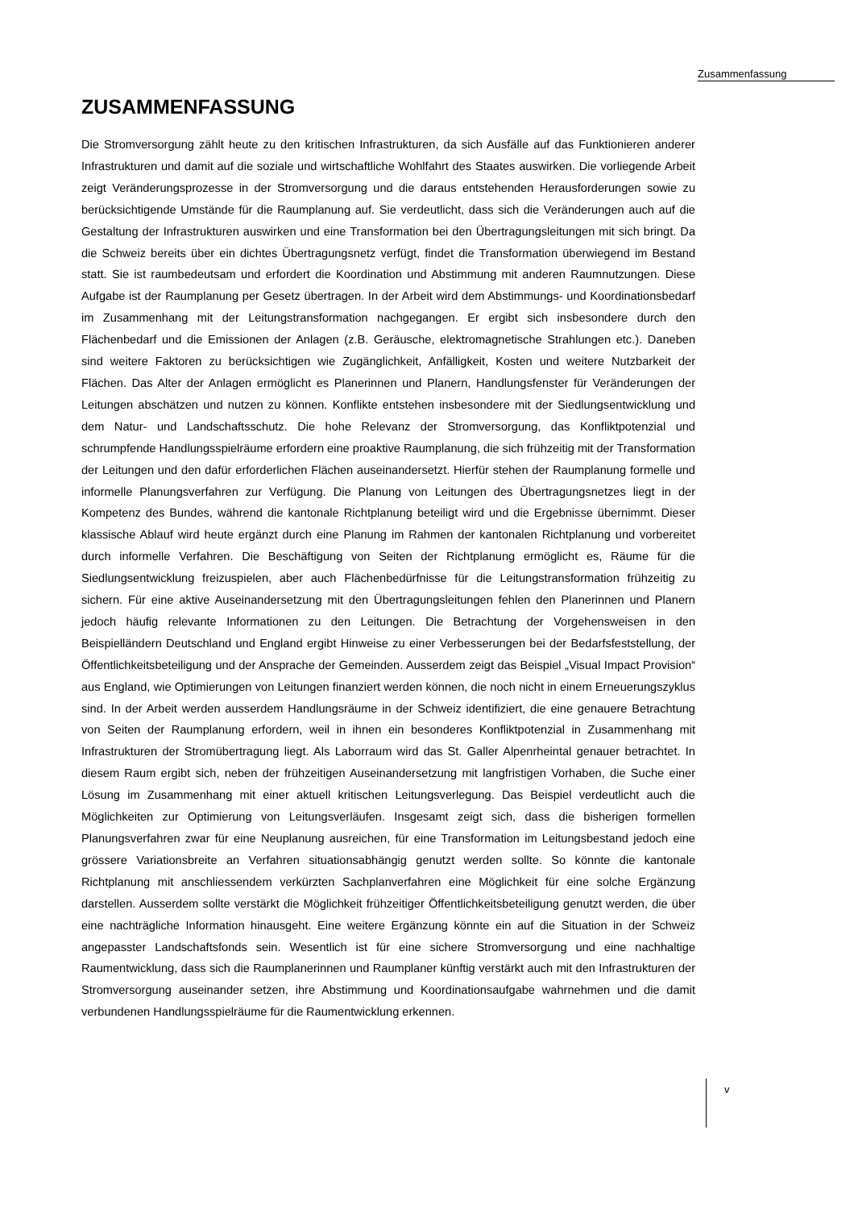Zusammenfassung
ZUSAMMENFASSUNG
Die Stromversorgung zählt heute zu den kritischen Infrastrukturen, da sich Ausfälle auf das Funktionieren anderer Infrastrukturen und damit auf die soziale und wirtschaftliche Wohlfahrt des Staates auswirken. Die vorliegende Arbeit zeigt Veränderungsprozesse in der Stromversorgung und die daraus entstehenden Herausforderungen sowie zu berücksichtigende Umstände für die Raumplanung auf. Sie verdeutlicht, dass sich die Veränderungen auch auf die Gestaltung der Infrastrukturen auswirken und eine Transformation bei den Übertragungsleitungen mit sich bringt. Da die Schweiz bereits über ein dichtes Übertragungsnetz verfügt, findet die Transformation überwiegend im Bestand statt. Sie ist raumbedeutsam und erfordert die Koordination und Abstimmung mit anderen Raumnutzungen. Diese Aufgabe ist der Raumplanung per Gesetz übertragen. In der Arbeit wird dem Abstimmungs- und Koordinationsbedarf im Zusammenhang mit der Leitungstransformation nachgegangen. Er ergibt sich insbesondere durch den Flächenbedarf und die Emissionen der Anlagen (z.B. Geräusche, elektromagnetische Strahlungen etc.). Daneben sind weitere Faktoren zu berücksichtigen wie Zugänglichkeit, Anfälligkeit, Kosten und weitere Nutzbarkeit der Flächen. Das Alter der Anlagen ermöglicht es Planerinnen und Planern, Handlungsfenster für Veränderungen der Leitungen abschätzen und nutzen zu können. Konflikte entstehen insbesondere mit der Siedlungsentwicklung und dem Natur- und Landschaftsschutz. Die hohe Relevanz der Stromversorgung, das Konfliktpotenzial und schrumpfende Handlungsspielräume erfordern eine proaktive Raumplanung, die sich frühzeitig mit der Transformation der Leitungen und den dafür erforderlichen Flächen auseinandersetzt. Hierfür stehen der Raumplanung formelle und informelle Planungsverfahren zur Verfügung. Die Planung von Leitungen des Übertragungsnetzes liegt in der Kompetenz des Bundes, während die kantonale Richtplanung beteiligt wird und die Ergebnisse übernimmt. Dieser klassische Ablauf wird heute ergänzt durch eine Planung im Rahmen der kantonalen Richtplanung und vorbereitet durch informelle Verfahren. Die Beschäftigung von Seiten der Richtplanung ermöglicht es, Räume für die Siedlungsentwicklung freizuspielen, aber auch Flächenbedürfnisse für die Leitungstransformation frühzeitig zu sichern. Für eine aktive Auseinandersetzung mit den Übertragungsleitungen fehlen den Planerinnen und Planern jedoch häufig relevante Informationen zu den Leitungen. Die Betrachtung der Vorgehensweisen in den Beispielländern Deutschland und England ergibt Hinweise zu einer Verbesserungen bei der Bedarfsfeststellung, der Öffentlichkeitsbeteiligung und der Ansprache der Gemeinden. Ausserdem zeigt das Beispiel „Visual Impact Provision“ aus England, wie Optimierungen von Leitungen finanziert werden können, die noch nicht in einem Erneuerungszyklus sind. In der Arbeit werden ausserdem Handlungsräume in der Schweiz identifiziert, die eine genauere Betrachtung von Seiten der Raumplanung erfordern, weil in ihnen ein besonderes Konfliktpotenzial in Zusammenhang mit Infrastrukturen der Stromübertragung liegt. Als Laborraum wird das St. Galler Alpenrheintal genauer betrachtet. In diesem Raum ergibt sich, neben der frühzeitigen Auseinandersetzung mit langfristigen Vorhaben, die Suche einer Lösung im Zusammenhang mit einer aktuell kritischen Leitungsverlegung. Das Beispiel verdeutlicht auch die Möglichkeiten zur Optimierung von Leitungsverläufen. Insgesamt zeigt sich, dass die bisherigen formellen Planungsverfahren zwar für eine Neuplanung ausreichen, für eine Transformation im Leitungsbestand jedoch eine grössere Variationsbreite an Verfahren situationsabhängig genutzt werden sollte. So könnte die kantonale Richtplanung mit anschliessendem verkürzten Sachplanverfahren eine Möglichkeit für eine solche Ergänzung darstellen. Ausserdem sollte verstärkt die Möglichkeit frühzeitiger Öffentlichkeitsbeteiligung genutzt werden, die über eine nachträgliche Information hinausgeht. Eine weitere Ergänzung könnte ein auf die Situation in der Schweiz angepasster Landschaftsfonds sein. Wesentlich ist für eine sichere Stromversorgung und eine nachhaltige Raumentwicklung, dass sich die Raumplanerinnen und Raumplaner künftig verstärkt auch mit den Infrastrukturen der Stromversorgung auseinander setzen, ihre Abstimmung und Koordinationsaufgabe wahrnehmen und die damit verbundenen Handlungsspielräume für die Raumentwicklung erkennen.
v